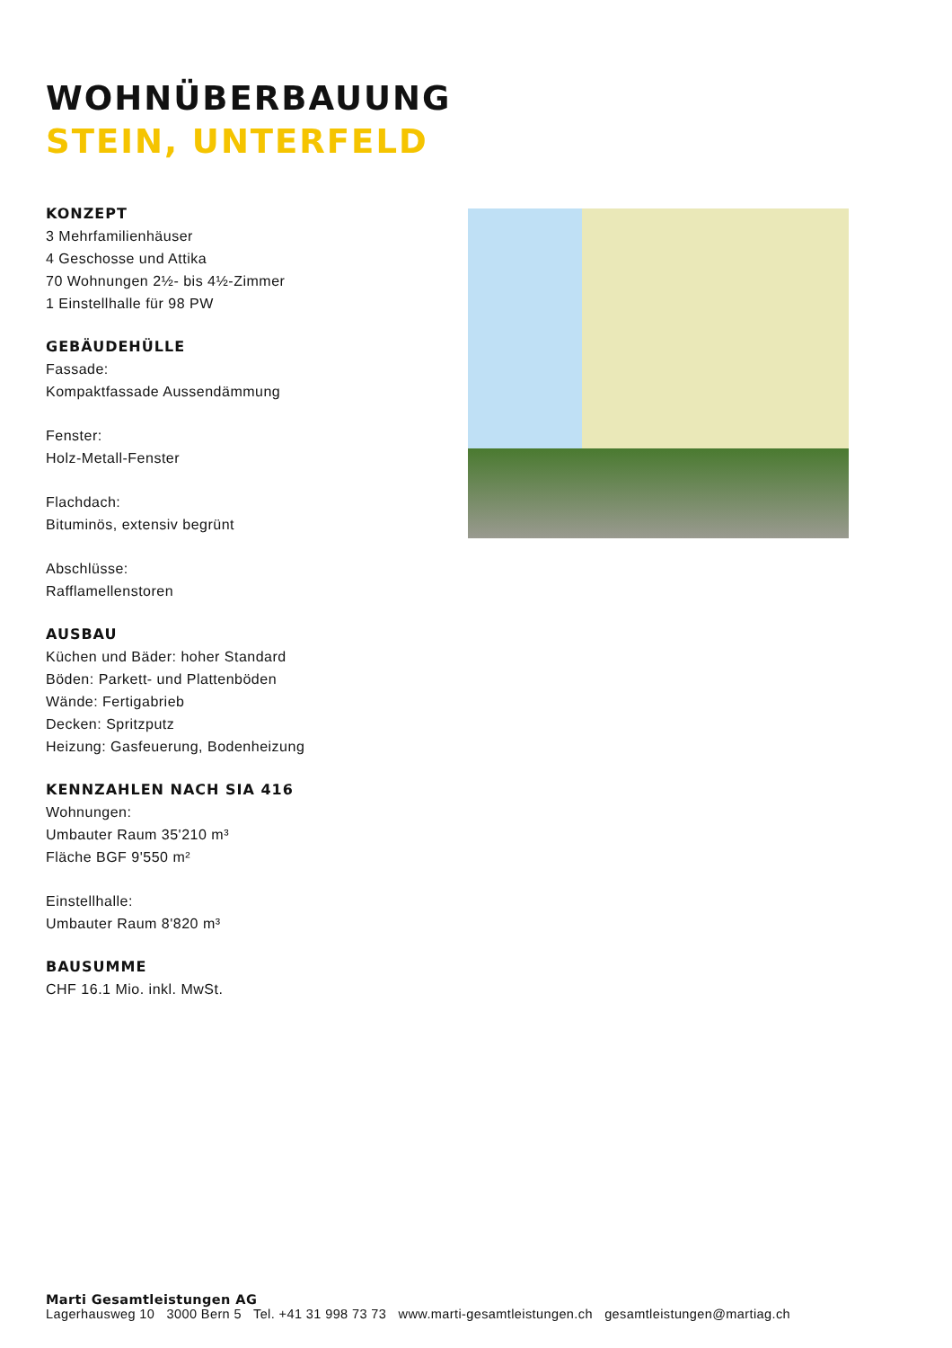WOHNÜBERBAUUNG
STEIN, UNTERFELD
KONZEPT
3 Mehrfamilienhäuser
4 Geschosse und Attika
70 Wohnungen 2½- bis 4½-Zimmer
1 Einstellhalle für 98 PW
GEBÄUDEHÜLLE
Fassade:
Kompaktfassade Aussendämmung
Fenster:
Holz-Metall-Fenster
Flachdach:
Bituminös, extensiv begrünt
Abschlüsse:
Rafflamellenstoren
AUSBAU
Küchen und Bäder: hoher Standard
Böden: Parkett- und Plattenböden
Wände: Fertigabrieb
Decken: Spritzputz
Heizung: Gasfeuerung, Bodenheizung
KENNZAHLEN NACH SIA 416
Wohnungen:
Umbauter Raum 35'210 m³
Fläche BGF 9'550 m²
Einstellhalle:
Umbauter Raum 8'820 m³
BAUSUMME
CHF 16.1 Mio. inkl. MwSt.
Marti Gesamtleistungen AG
Lagerhausweg 10 3000 Bern 5 Tel. +41 31 998 73 73 www.marti-gesamtleistungen.ch gesamtleistungen@martiag.ch